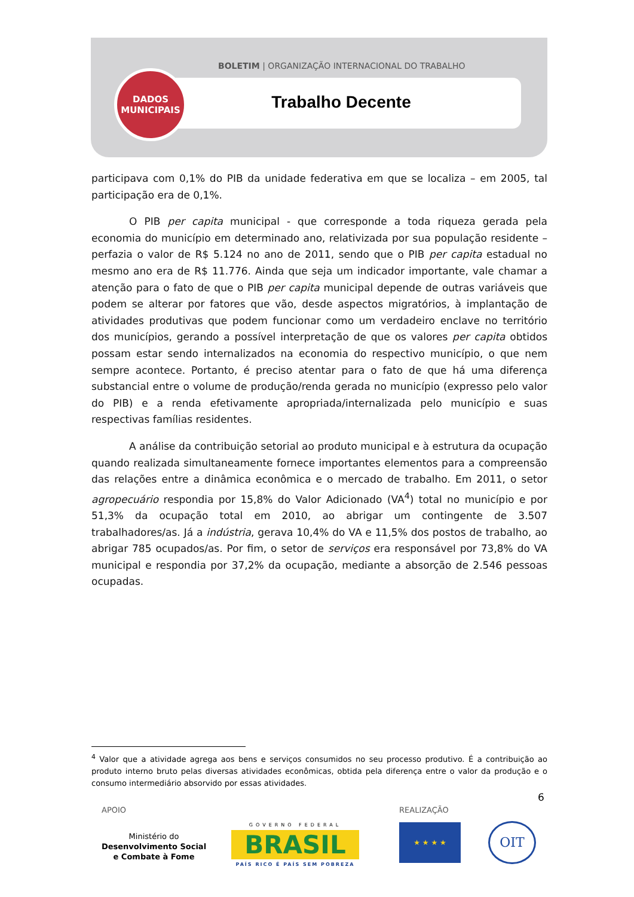BOLETIM | ORGANIZAÇÃO INTERNACIONAL DO TRABALHO
DADOS
MUNICIPAIS
Trabalho Decente
participava com 0,1% do PIB da unidade federativa em que se localiza – em 2005, tal participação era de 0,1%.
O PIB per capita municipal - que corresponde a toda riqueza gerada pela economia do município em determinado ano, relativizada por sua população residente – perfazia o valor de R$ 5.124 no ano de 2011, sendo que o PIB per capita estadual no mesmo ano era de R$ 11.776. Ainda que seja um indicador importante, vale chamar a atenção para o fato de que o PIB per capita municipal depende de outras variáveis que podem se alterar por fatores que vão, desde aspectos migratórios, à implantação de atividades produtivas que podem funcionar como um verdadeiro enclave no território dos municípios, gerando a possível interpretação de que os valores per capita obtidos possam estar sendo internalizados na economia do respectivo município, o que nem sempre acontece. Portanto, é preciso atentar para o fato de que há uma diferença substancial entre o volume de produção/renda gerada no município (expresso pelo valor do PIB) e a renda efetivamente apropriada/internalizada pelo município e suas respectivas famílias residentes.
A análise da contribuição setorial ao produto municipal e à estrutura da ocupação quando realizada simultaneamente fornece importantes elementos para a compreensão das relações entre a dinâmica econômica e o mercado de trabalho. Em 2011, o setor agropecuário respondia por 15,8% do Valor Adicionado (VA<sup>4</sup>) total no município e por 51,3% da ocupação total em 2010, ao abrigar um contingente de 3.507 trabalhadores/as. Já a indústria, gerava 10,4% do VA e 11,5% dos postos de trabalho, ao abrigar 785 ocupados/as. Por fim, o setor de serviços era responsável por 73,8% do VA municipal e respondia por 37,2% da ocupação, mediante a absorção de 2.546 pessoas ocupadas.
<sup>4</sup> Valor que a atividade agrega aos bens e serviços consumidos no seu processo produtivo. É a contribuição ao produto interno bruto pelas diversas atividades econômicas, obtida pela diferença entre o valor da produção e o consumo intermediário absorvido por essas atividades.
6
APOIO REALIZAÇÃO
Ministério do
Desenvolvimento Social
e Combate à Fome
GOVERNO FEDERAL
BRASIL
PAÍS RICO É PAÍS SEM POBREZA
★ ★ ★ ★ OIT